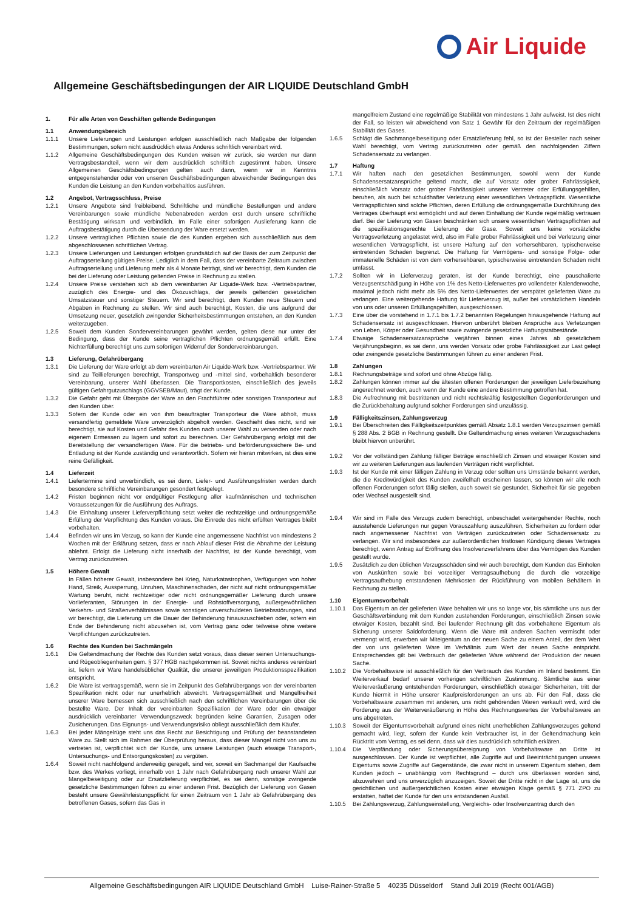Air Liquide
Allgemeine Geschäftsbedingungen der AIR LIQUIDE Deutschland GmbH
1. Für alle Arten von Geschäften geltende Bedingungen
1.1 Anwendungsbereich
1.1.1 Unsere Lieferungen und Leistungen erfolgen ausschließlich nach Maßgabe der folgenden Bestimmungen, sofern nicht ausdrücklich etwas Anderes schriftlich vereinbart wird.
1.1.2 Allgemeine Geschäftsbedingungen des Kunden weisen wir zurück, sie werden nur dann Vertragsbestandteil, wenn wir dem ausdrücklich schriftlich zugestimmt haben. Unsere Allgemeinen Geschäftsbedingungen gelten auch dann, wenn wir in Kenntnis entgegenstehender oder von unseren Geschäftsbedingungen abweichender Bedingungen des Kunden die Leistung an den Kunden vorbehaltlos ausführen.
1.2 Angebot, Vertragsschluss, Preise
1.2.1 Unsere Angebote sind freibleibend. Schriftliche und mündliche Bestellungen und andere Vereinbarungen sowie mündliche Nebenabreden werden erst durch unsere schriftliche Bestätigung wirksam und verbindlich. Im Falle einer sofortigen Auslieferung kann die Auftragsbestätigung durch die Übersendung der Ware ersetzt werden.
1.2.2 Unsere vertraglichen Pflichten sowie die des Kunden ergeben sich ausschließlich aus dem abgeschlossenen schriftlichen Vertrag.
1.2.3 Unsere Lieferungen und Leistungen erfolgen grundsätzlich auf der Basis der zum Zeitpunkt der Auftragserteilung gültigen Preise. Lediglich in dem Fall, dass der vereinbarte Zeitraum zwischen Auftragserteilung und Lieferung mehr als 4 Monate beträgt, sind wir berechtigt, dem Kunden die bei der Lieferung oder Leistung geltenden Preise in Rechnung zu stellen.
1.2.4 Unsere Preise verstehen sich ab dem vereinbarten Air Liquide-Werk bzw. -Vertriebspartner, zuzüglich des Energie- und des Ökozuschlags, der jeweils geltenden gesetzlichen Umsatzsteuer und sonstiger Steuern. Wir sind berechtigt, dem Kunden neue Steuern und Abgaben in Rechnung zu stellen. Wir sind auch berechtigt, Kosten, die uns aufgrund der Umsetzung neuer, gesetzlich zwingender Sicherheitsbestimmungen entstehen, an den Kunden weiterzugeben.
1.2.5 Soweit dem Kunden Sondervereinbarungen gewährt werden, gelten diese nur unter der Bedingung, dass der Kunde seine vertraglichen Pflichten ordnungsgemäß erfüllt. Eine Nichterfüllung berechtigt uns zum sofortigen Widerruf der Sondervereinbarungen.
1.3 Lieferung, Gefahrübergang
1.3.1 Die Lieferung der Ware erfolgt ab dem vereinbarten Air Liquide-Werk bzw. -Vertriebspartner. Wir sind zu Teillieferungen berechtigt, Transportweg und -mittel sind, vorbehaltlich besonderer Vereinbarung, unserer Wahl überlassen. Die Transportkosten, einschließlich des jeweils gültigen Gefahrgutzuschlags (GGVSEB/Maut), trägt der Kunde.
1.3.2 Die Gefahr geht mit Übergabe der Ware an den Frachtführer oder sonstigen Transporteur auf den Kunden über.
1.3.3 Sofern der Kunde oder ein von ihm beauftragter Transporteur die Ware abholt, muss versandfertig gemeldete Ware unverzüglich abgeholt werden. Geschieht dies nicht, sind wir berechtigt, sie auf Kosten und Gefahr des Kunden nach unserer Wahl zu versenden oder nach eigenem Ermessen zu lagern und sofort zu berechnen. Der Gefahrübergang erfolgt mit der Bereitstellung der versandfertigen Ware. Für die betriebs- und beförderungssichere Be- und Entladung ist der Kunde zuständig und verantwortlich. Sofern wir hieran mitwirken, ist dies eine reine Gefälligkeit.
1.4 Lieferzeit
1.4.1 Liefertermine sind unverbindlich, es sei denn, Liefer- und Ausführungsfristen werden durch besondere schriftliche Vereinbarungen gesondert festgelegt.
1.4.2 Fristen beginnen nicht vor endgültiger Festlegung aller kaufmännischen und technischen Voraussetzungen für die Ausführung des Auftrags.
1.4.3 Die Einhaltung unserer Lieferverpflichtung setzt weiter die rechtzeitige und ordnungsgemäße Erfüllung der Verpflichtung des Kunden voraus. Die Einrede des nicht erfüllten Vertrages bleibt vorbehalten.
1.4.4 Befinden wir uns im Verzug, so kann der Kunde eine angemessene Nachfrist von mindestens 2 Wochen mit der Erklärung setzen, dass er nach Ablauf dieser Frist die Abnahme der Leistung ablehnt. Erfolgt die Lieferung nicht innerhalb der Nachfrist, ist der Kunde berechtigt, vom Vertrag zurückzutreten.
1.5 Höhere Gewalt
In Fällen höherer Gewalt, insbesondere bei Krieg, Naturkatastrophen, Verfügungen von hoher Hand, Streik, Aussperrung, Unruhen, Maschinenschaden, der nicht auf nicht ordnungsgemäßer Wartung beruht, nicht rechtzeitiger oder nicht ordnungsgemäßer Lieferung durch unsere Vorlieferanten, Störungen in der Energie- und Rohstoffversorgung, außergewöhnlichen Verkehrs- und Straßenverhältnissen sowie sonstigen unverschuldeten Betriebsstörungen, sind wir berechtigt, die Lieferung um die Dauer der Behinderung hinauszuschieben oder, sofern ein Ende der Behinderung nicht abzusehen ist, vom Vertrag ganz oder teilweise ohne weitere Verpflichtungen zurückzutreten.
1.6 Rechte des Kunden bei Sachmängeln
1.6.1 Die Geltendmachung der Rechte des Kunden setzt voraus, dass dieser seinen Untersuchungs- und Rügeobliegenheiten gem. § 377 HGB nachgekommen ist. Soweit nichts anderes vereinbart ist, liefern wir Ware handelsüblicher Qualität, die unserer jeweiligen Produktionsspezifikation entspricht.
1.6.2 Die Ware ist vertragsgemäß, wenn sie im Zeitpunkt des Gefahrübergangs von der vereinbarten Spezifikation nicht oder nur unerheblich abweicht. Vertragsgemäßheit und Mangelfreiheit unserer Ware bemessen sich ausschließlich nach den schriftlichen Vereinbarungen über die bestellte Ware. Der Inhalt der vereinbarten Spezifikation der Ware oder ein etwaiger ausdrücklich vereinbarter Verwendungszweck begründen keine Garantien, Zusagen oder Zusicherungen. Das Eignungs- und Verwendungsrisiko obliegt ausschließlich dem Käufer.
1.6.3 Bei jeder Mängelrüge steht uns das Recht zur Besichtigung und Prüfung der beanstandeten Ware zu. Stellt sich im Rahmen der Überprüfung heraus, dass dieser Mangel nicht von uns zu vertreten ist, verpflichtet sich der Kunde, uns unsere Leistungen (auch etwaige Transport-, Untersuchungs- und Entsorgungskosten) zu vergüten.
1.6.4 Soweit nicht nachfolgend anderweitig geregelt, sind wir, soweit ein Sachmangel der Kaufsache bzw. des Werkes vorliegt, innerhalb von 1 Jahr nach Gefahrübergang nach unserer Wahl zur Mangelbeseitigung oder zur Ersatzlieferung verpflichtet, es sei denn, sonstige zwingende gesetzliche Bestimmungen führen zu einer anderen Frist. Bezüglich der Lieferung von Gasen besteht unsere Gewährleistungspflicht für einen Zeitraum von 1 Jahr ab Gefahrübergang des betroffenen Gases, sofern das Gas in
mangelfreiem Zustand eine regelmäßige Stabilität von mindestens 1 Jahr aufweist. Ist dies nicht der Fall, so leisten wir abweichend von Satz 1 Gewähr für den Zeitraum der regelmäßigen Stabilität des Gases.
1.6.5 Schlägt die Sachmangelbeseitigung oder Ersatzlieferung fehl, so ist der Besteller nach seiner Wahl berechtigt, vom Vertrag zurückzutreten oder gemäß den nachfolgenden Ziffern Schadensersatz zu verlangen.
1.7 Haftung
1.7.1 Wir haften nach den gesetzlichen Bestimmungen, sowohl wenn der Kunde Schadensersatzansprüche geltend macht, die auf Vorsatz oder grober Fahrlässigkeit, einschließlich Vorsatz oder grober Fahrlässigkeit unserer Vertreter oder Erfüllungsgehilfen, beruhen, als auch bei schuldhafter Verletzung einer wesentlichen Vertragspflicht. Wesentliche Vertragspflichten sind solche Pflichten, deren Erfüllung die ordnungsgemäße Durchführung des Vertrages überhaupt erst ermöglicht und auf deren Einhaltung der Kunde regelmäßig vertrauen darf. Bei der Lieferung von Gasen beschränken sich unsere wesentlichen Vertragspflichten auf die spezifikationsgerechte Lieferung der Gase. Soweit uns keine vorsätzliche Vertragsverletzung angelastet wird, also im Falle grober Fahrlässigkeit und bei Verletzung einer wesentlichen Vertragspflicht, ist unsere Haftung auf den vorhersehbaren, typischerweise eintretenden Schaden begrenzt. Die Haftung für Vermögens- und sonstige Folge- oder immaterielle Schäden ist von dem vorhersehbaren, typischerweise eintretenden Schaden nicht umfasst.
1.7.2 Sollten wir in Lieferverzug geraten, ist der Kunde berechtigt, eine pauschalierte Verzugsentschädigung in Höhe von 1% des Netto-Lieferwertes pro vollendeter Kalenderwoche, maximal jedoch nicht mehr als 5% des Netto-Lieferwertes der verspätet gelieferten Ware zu verlangen. Eine weitergehende Haftung für Lieferverzug ist, außer bei vorsätzlichem Handeln von uns oder unseren Erfüllungsgehilfen, ausgeschlossen.
1.7.3 Eine über die vorstehend in 1.7.1 bis 1.7.2 benannten Regelungen hinausgehende Haftung auf Schadensersatz ist ausgeschlossen. Hiervon unberührt bleiben Ansprüche aus Verletzungen von Leben, Körper oder Gesundheit sowie zwingende gesetzliche Haftungstatbestände.
1.7.4 Etwaige Schadensersatzansprüche verjähren binnen eines Jahres ab gesetzlichem Verjährungsbeginn, es sei denn, uns werden Vorsatz oder grobe Fahrlässigkeit zur Last gelegt oder zwingende gesetzliche Bestimmungen führen zu einer anderen Frist.
1.8 Zahlungen
1.8.1 Rechnungsbeträge sind sofort und ohne Abzüge fällig.
1.8.2 Zahlungen können immer auf die ältesten offenen Forderungen der jeweiligen Lieferbeziehung angerechnet werden, auch wenn der Kunde eine andere Bestimmung getroffen hat.
1.8.3 Die Aufrechnung mit bestrittenen und nicht rechtskräftig festgestellten Gegenforderungen und die Zurückbehaltung aufgrund solcher Forderungen sind unzulässig.
1.9 Fälligkeitszinsen, Zahlungsverzug
1.9.1 Bei Überschreiten des Fälligkeitszeitpunktes gemäß Absatz 1.8.1 werden Verzugszinsen gemäß § 288 Abs. 2 BGB in Rechnung gestellt. Die Geltendmachung eines weiteren Verzugsschadens bleibt hiervon unberührt.
1.9.2 Vor der vollständigen Zahlung fälliger Beträge einschließlich Zinsen und etwaiger Kosten sind wir zu weiteren Lieferungen aus laufenden Verträgen nicht verpflichtet.
1.9.3 Ist der Kunde mit einer fälligen Zahlung in Verzug oder sollten uns Umstände bekannt werden, die die Kreditwürdigkeit des Kunden zweifelhaft erscheinen lassen, so können wir alle noch offenen Forderungen sofort fällig stellen, auch soweit sie gestundet, Sicherheit für sie gegeben oder Wechsel ausgestellt sind.
1.9.4 Wir sind im Falle des Verzugs zudem berechtigt, unbeschadet weitergehender Rechte, noch ausstehende Lieferungen nur gegen Vorauszahlung auszuführen, Sicherheiten zu fordern oder nach angemessener Nachfrist von Verträgen zurückzutreten oder Schadensersatz zu verlangen. Wir sind insbesondere zur außerordentlichen fristlosen Kündigung dieses Vertrages berechtigt, wenn Antrag auf Eröffnung des Insolvenzverfahrens über das Vermögen des Kunden gestellt wurde.
1.9.5 Zusätzlich zu den üblichen Verzugsschäden sind wir auch berechtigt, dem Kunden das Einholen von Auskünften sowie bei vorzeitiger Vertragsaufhebung die durch die vorzeitige Vertragsaufhebung entstandenen Mehrkosten der Rückführung von mobilen Behältern in Rechnung zu stellen.
1.10 Eigentumsvorbehalt
1.10.1 Das Eigentum an der gelieferten Ware behalten wir uns so lange vor, bis sämtliche uns aus der Geschäftsverbindung mit dem Kunden zustehenden Forderungen, einschließlich Zinsen sowie etwaiger Kosten, bezahlt sind. Bei laufender Rechnung gilt das vorbehaltene Eigentum als Sicherung unserer Saldoforderung. Wenn die Ware mit anderen Sachen vermischt oder vermengt wird, erwerben wir Miteigentum an der neuen Sache zu einem Anteil, der dem Wert der von uns gelieferten Ware im Verhältnis zum Wert der neuen Sache entspricht. Entsprechendes gilt bei Verbrauch der gelieferten Ware während der Produktion der neuen Sache.
1.10.2 Die Vorbehaltsware ist ausschließlich für den Verbrauch des Kunden im Inland bestimmt. Ein Weiterverkauf bedarf unserer vorherigen schriftlichen Zustimmung. Sämtliche aus einer Weiterveräußerung entstehenden Forderungen, einschließlich etwaiger Sicherheiten, tritt der Kunde hiermit in Höhe unserer Kaufpreisforderungen an uns ab. Für den Fall, dass die Vorbehaltsware zusammen mit anderen, uns nicht gehörenden Waren verkauft wird, wird die Forderung aus der Weiterveräußerung in Höhe des Rechnungswertes der Vorbehaltsware an uns abgetreten.
1.10.3 Soweit der Eigentumsvorbehalt aufgrund eines nicht unerheblichen Zahlungsverzuges geltend gemacht wird, liegt, sofern der Kunde kein Verbraucher ist, in der Geltendmachung kein Rücktritt vom Vertrag, es sei denn, dass wir dies ausdrücklich schriftlich erklären.
1.10.4 Die Verpfändung oder Sicherungsübereignung von Vorbehaltsware an Dritte ist ausgeschlossen. Der Kunde ist verpflichtet, alle Zugriffe auf und Beeinträchtigungen unseres Eigentums sowie Zugriffe auf Gegenstände, die zwar nicht in unserem Eigentum stehen, dem Kunden jedoch – unabhängig vom Rechtsgrund – durch uns überlassen worden sind, abzuwehren und uns unverzüglich anzuzeigen. Soweit der Dritte nicht in der Lage ist, uns die gerichtlichen und außergerichtlichen Kosten einer etwaigen Klage gemäß § 771 ZPO zu erstatten, haftet der Kunde für den uns entstandenen Ausfall.
1.10.5 Bei Zahlungsverzug, Zahlungseinstellung, Vergleichs- oder Insolvenzantrag durch den
Allgemeine Geschäftsbedingungen AIR LIQUIDE Deutschland GmbH Luise-Rainer-Straße 5 40235 Düsseldorf Stand Juli 2019 (Recht 001/AGB)